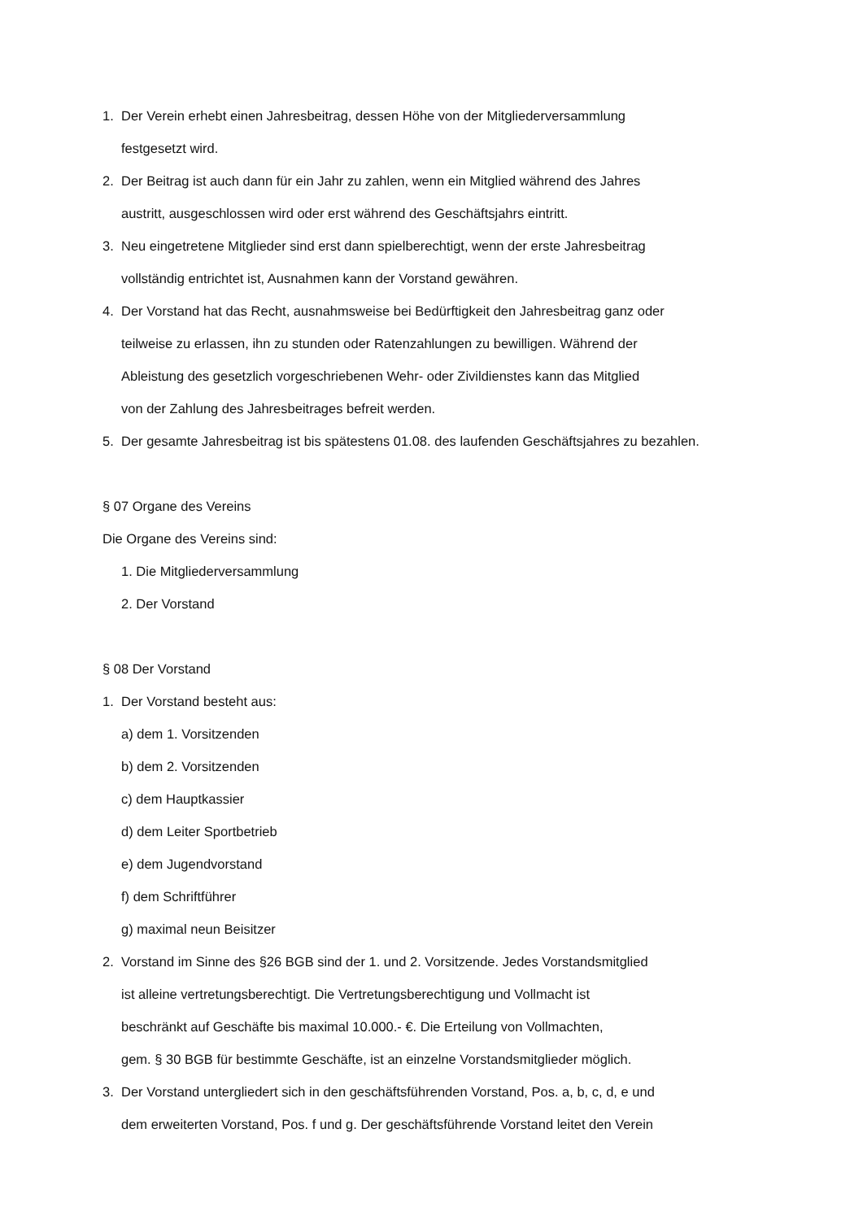1. Der Verein erhebt einen Jahresbeitrag, dessen Höhe von der Mitgliederversammlung
festgesetzt wird.
2. Der Beitrag ist auch dann für ein Jahr zu zahlen, wenn ein Mitglied während des Jahres
austritt, ausgeschlossen wird oder erst während des Geschäftsjahrs eintritt.
3. Neu eingetretene Mitglieder sind erst dann spielberechtigt, wenn der erste Jahresbeitrag
vollständig entrichtet ist, Ausnahmen kann der Vorstand gewähren.
4. Der Vorstand hat das Recht, ausnahmsweise bei Bedürftigkeit den Jahresbeitrag ganz oder
teilweise zu erlassen, ihn zu stunden oder Ratenzahlungen zu bewilligen. Während der
Ableistung des gesetzlich vorgeschriebenen Wehr- oder Zivildienstes kann das Mitglied
von der Zahlung des Jahresbeitrages befreit werden.
5. Der gesamte Jahresbeitrag ist bis spätestens 01.08. des laufenden Geschäftsjahres zu bezahlen.
§ 07 Organe des Vereins
Die Organe des Vereins sind:
1. Die Mitgliederversammlung
2. Der Vorstand
§ 08 Der Vorstand
1. Der Vorstand besteht aus:
a) dem 1. Vorsitzenden
b) dem 2. Vorsitzenden
c) dem Hauptkassier
d) dem Leiter Sportbetrieb
e) dem Jugendvorstand
f) dem Schriftführer
g) maximal neun Beisitzer
2. Vorstand im Sinne des §26 BGB sind der 1. und 2. Vorsitzende. Jedes Vorstandsmitglied
ist alleine vertretungsberechtigt. Die Vertretungsberechtigung und Vollmacht ist
beschränkt auf Geschäfte bis maximal 10.000.- €. Die Erteilung von Vollmachten,
gem. § 30 BGB für bestimmte Geschäfte, ist an einzelne Vorstandsmitglieder möglich.
3. Der Vorstand untergliedert sich in den geschäftsführenden Vorstand, Pos. a, b, c, d, e und
dem erweiterten Vorstand, Pos. f und g. Der geschäftsführende Vorstand leitet den Verein